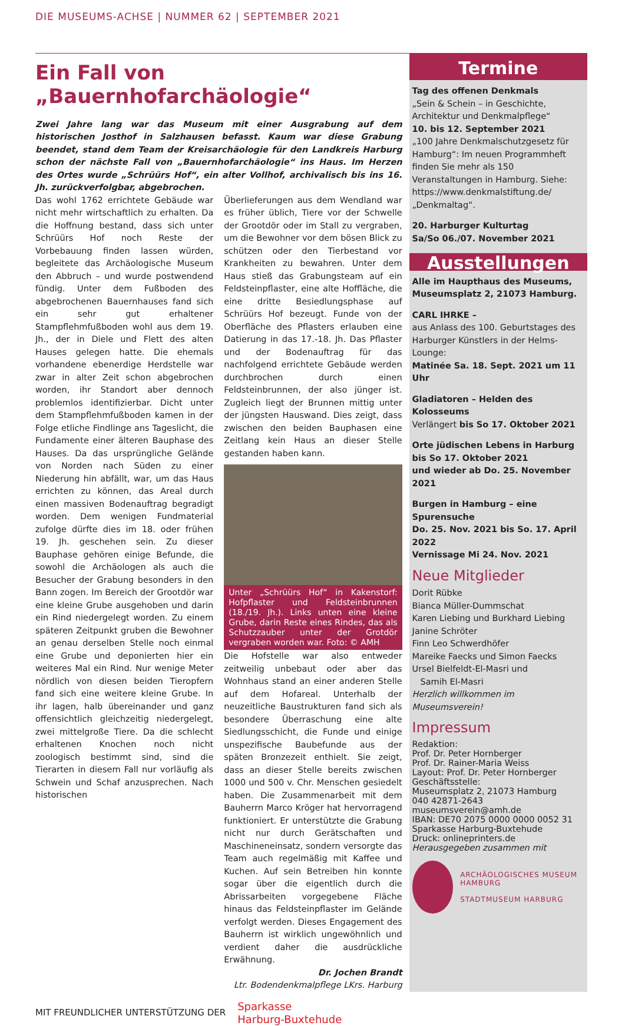DIE MUSEUMS-ACHSE | NUMMER 62 | SEPTEMBER 2021
Ein Fall von „Bauernhofarchäologie“
Zwei Jahre lang war das Museum mit einer Ausgrabung auf dem historischen Jost­hof in Salzhausen befasst. Kaum war diese Grabung beendet, stand dem Team der Kreisarchäologie für den Landkreis Harburg schon der nächste Fall von „Bauern­hofarchäologie“ ins Haus. Im Herzen des Ortes wurde „Schrüürs Hof“, ein alter Vollhof, archivalisch bis ins 16. Jh. zurückverfolgbar, abgebrochen.
Das wohl 1762 errichtete Gebäude war nicht mehr wirtschaftlich zu erhalten. Da die Hoffnung bestand, dass sich unter Schrüürs Hof noch Reste der Vorbebauung finden lassen würden, begleitete das Archäologische Museum den Abbruch – und wurde postwendend fündig. Unter dem Fußboden des abgebrochenen Bauernhauses fand sich ein sehr gut erhaltener Stampflehmfußboden wohl aus dem 19. Jh., der in Diele und Flett des alten Hauses gelegen hatte. Die ehemals vorhandene ebenerdige Herdstelle war zwar in alter Zeit schon abgebrochen worden, ihr Standort aber dennoch problemlos identifizierbar. Dicht unter dem Stampflehmfußboden kamen in der Folge etliche Findlinge ans Tageslicht, die Fundamente einer älteren Bauphase des Hauses. Da das ursprüngliche Gelände von Norden nach Süden zu einer Niederung hin abfällt, war, um das Haus errichten zu können, das Areal durch einen massiven Bodenauftrag begradigt worden. Dem wenigen Fundmaterial zufolge dürfte dies im 18. oder frühen 19. Jh. geschehen sein. Zu dieser Bauphase gehören einige Befunde, die sowohl die Archäologen als auch die Besucher der Grabung besonders in den Bann zogen. Im Bereich der Grootdör war eine kleine Grube ausgehoben und darin ein Rind niedergelegt worden. Zu einem späteren Zeitpunkt gruben die Bewohner an genau derselben Stelle noch einmal eine Grube und deponierten hier ein weiteres Mal ein Rind. Nur wenige Meter nördlich von diesen beiden Tieropfern fand sich eine weitere kleine Grube. In ihr lagen, halb übereinander und ganz offensichtlich gleichzeitig niedergelegt, zwei mittelgroße Tiere. Da die schlecht erhaltenen Knochen noch nicht zoologisch bestimmt sind, sind die Tierarten in diesem Fall nur vorläufig als Schwein und Schaf anzusprechen. Nach historischen
Überlieferungen aus dem Wendland war es früher üblich, Tiere vor der Schwelle der Grootdör oder im Stall zu vergraben, um die Bewohner vor dem bösen Blick zu schützen oder den Tierbestand vor Krankheiten zu bewahren. Unter dem Haus stieß das Grabungsteam auf ein Feldsteinpflaster, eine alte Hoffläche, die eine dritte Besiedlungsphase auf Schrüürs Hof bezeugt. Funde von der Oberfläche des Pflasters erlauben eine Datierung in das 17.-18. Jh. Das Pflaster und der Bodenauftrag für das nachfolgend errichtete Gebäude werden durchbrochen durch einen Feldsteinbrunnen, der also jünger ist. Zugleich liegt der Brunnen mittig unter der jüngsten Hauswand. Dies zeigt, dass zwischen den beiden Bauphasen eine Zeitlang kein Haus an dieser Stelle gestanden haben kann.
Unter „Schrüürs Hof“ in Kakenstorf: Hofpflaster und Feldsteinbrunnen (18./19. Jh.). Links unten eine kleine Grube, darin Reste eines Rindes, das als Schutzzauber unter der Grotdör vergraben worden war. Foto: © AMH
Die Hofstelle war also entweder zeitweilig unbebaut oder aber das Wohnhaus stand an einer anderen Stelle auf dem Hofareal. Unterhalb der neuzeitliche Baustrukturen fand sich als besondere Überraschung eine alte Siedlungsschicht, die Funde und einige unspezifische Baubefunde aus der späten Bronzezeit enthielt. Sie zeigt, dass an dieser Stelle bereits zwischen 1000 und 500 v. Chr. Menschen gesiedelt haben. Die Zusammenarbeit mit dem Bauherrn Marco Kröger hat hervorragend funktioniert. Er unterstützte die Grabung nicht nur durch Gerätschaften und Maschineneinsatz, sondern versorgte das Team auch regelmäßig mit Kaffee und Kuchen. Auf sein Betreiben hin konnte sogar über die eigentlich durch die Abrissarbeiten vorgegebene Fläche hinaus das Feldsteinpflaster im Gelände verfolgt werden. Dieses Engagement des Bauherrn ist wirklich ungewöhnlich und verdient daher die ausdrückliche Erwähnung.
Dr. Jochen Brandt
Ltr. Bodendenkmalpflege LKrs. Harburg
Termine
Tag des offenen Denkmals
„Sein & Schein – in Geschichte, Architektur und Denkmalpflege“
10. bis 12. September 2021
„100 Jahre Denkmalschutzgesetz für Hamburg“: Im neuen Programmheft finden Sie mehr als 150 Veranstaltungen in Hamburg. Siehe: https://www.denkmalstiftung.de/ „Denkmaltag“.
20. Harburger Kulturtag
Sa/So 06./07. November 2021
Ausstellungen
Alle im Haupthaus des Museums, Museumsplatz 2, 21073 Hamburg.
CARL IHRKE –
aus Anlass des 100. Geburtstages des Harburger Künstlers in der Helms-Lounge:
Matinée Sa. 18. Sept. 2021 um 11 Uhr
Gladiatoren – Helden des Kolosseums
Verlängert bis So 17. Oktober 2021
Orte jüdischen Lebens in Harburg
bis So 17. Oktober 2021
und wieder ab Do. 25. November 2021
Burgen in Hamburg – eine Spurensuche
Do. 25. Nov. 2021 bis So. 17. April 2022
Vernissage Mi 24. Nov. 2021
Neue Mitglieder
Dorit Rübke
Bianca Müller-Dummschat
Karen Liebing und Burkhard Liebing
Janine Schröter
Finn Leo Schwerdhöfer
Mareike Faecks und Simon Faecks
Ursel Bielfeldt-El-Masri und
Samih El-Masri
Herzlich willkommen im Museumsverein!
Impressum
Redaktion:
Prof. Dr. Peter Hornberger
Prof. Dr. Rainer-Maria Weiss
Layout: Prof. Dr. Peter Hornberger
Geschäftsstelle:
Museumsplatz 2, 21073 Hamburg
040 42871-2643 museumsverein@amh.de
IBAN: DE70 2075 0000 0000 0052 31
Sparkasse Harburg-Buxtehude
Druck: onlineprinters.de
Herausgegeben zusammen mit
ARCHÄOLOGISCHES MUSEUM HAMBURG
STADTMUSEUM HARBURG
MIT FREUNDLICHER UNTERSTÜTZUNG DER Sparkasse
Harburg-Buxtehude